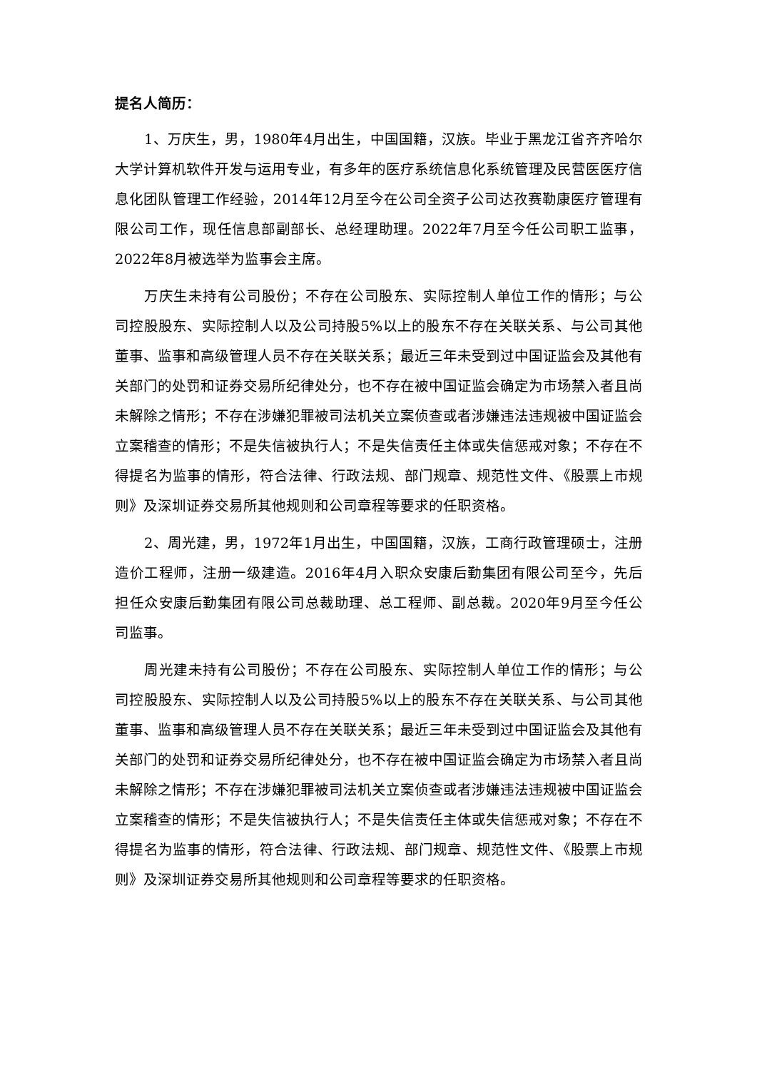提名人简历：
1、万庆生，男，1980年4月出生，中国国籍，汉族。毕业于黑龙江省齐齐哈尔大学计算机软件开发与运用专业，有多年的医疗系统信息化系统管理及民营医医疗信息化团队管理工作经验，2014年12月至今在公司全资子公司达孜赛勒康医疗管理有限公司工作，现任信息部副部长、总经理助理。2022年7月至今任公司职工监事，2022年8月被选举为监事会主席。
万庆生未持有公司股份；不存在公司股东、实际控制人单位工作的情形；与公司控股股东、实际控制人以及公司持股5%以上的股东不存在关联关系、与公司其他董事、监事和高级管理人员不存在关联关系；最近三年未受到过中国证监会及其他有关部门的处罚和证券交易所纪律处分，也不存在被中国证监会确定为市场禁入者且尚未解除之情形；不存在涉嫌犯罪被司法机关立案侦查或者涉嫌违法违规被中国证监会立案稽查的情形；不是失信被执行人；不是失信责任主体或失信惩戒对象；不存在不得提名为监事的情形，符合法律、行政法规、部门规章、规范性文件、《股票上市规则》及深圳证券交易所其他规则和公司章程等要求的任职资格。
2、周光建，男，1972年1月出生，中国国籍，汉族，工商行政管理硕士，注册造价工程师，注册一级建造。2016年4月入职众安康后勤集团有限公司至今，先后担任众安康后勤集团有限公司总裁助理、总工程师、副总裁。2020年9月至今任公司监事。
周光建未持有公司股份；不存在公司股东、实际控制人单位工作的情形；与公司控股股东、实际控制人以及公司持股5%以上的股东不存在关联关系、与公司其他董事、监事和高级管理人员不存在关联关系；最近三年未受到过中国证监会及其他有关部门的处罚和证券交易所纪律处分，也不存在被中国证监会确定为市场禁入者且尚未解除之情形；不存在涉嫌犯罪被司法机关立案侦查或者涉嫌违法违规被中国证监会立案稽查的情形；不是失信被执行人；不是失信责任主体或失信惩戒对象；不存在不得提名为监事的情形，符合法律、行政法规、部门规章、规范性文件、《股票上市规则》及深圳证券交易所其他规则和公司章程等要求的任职资格。